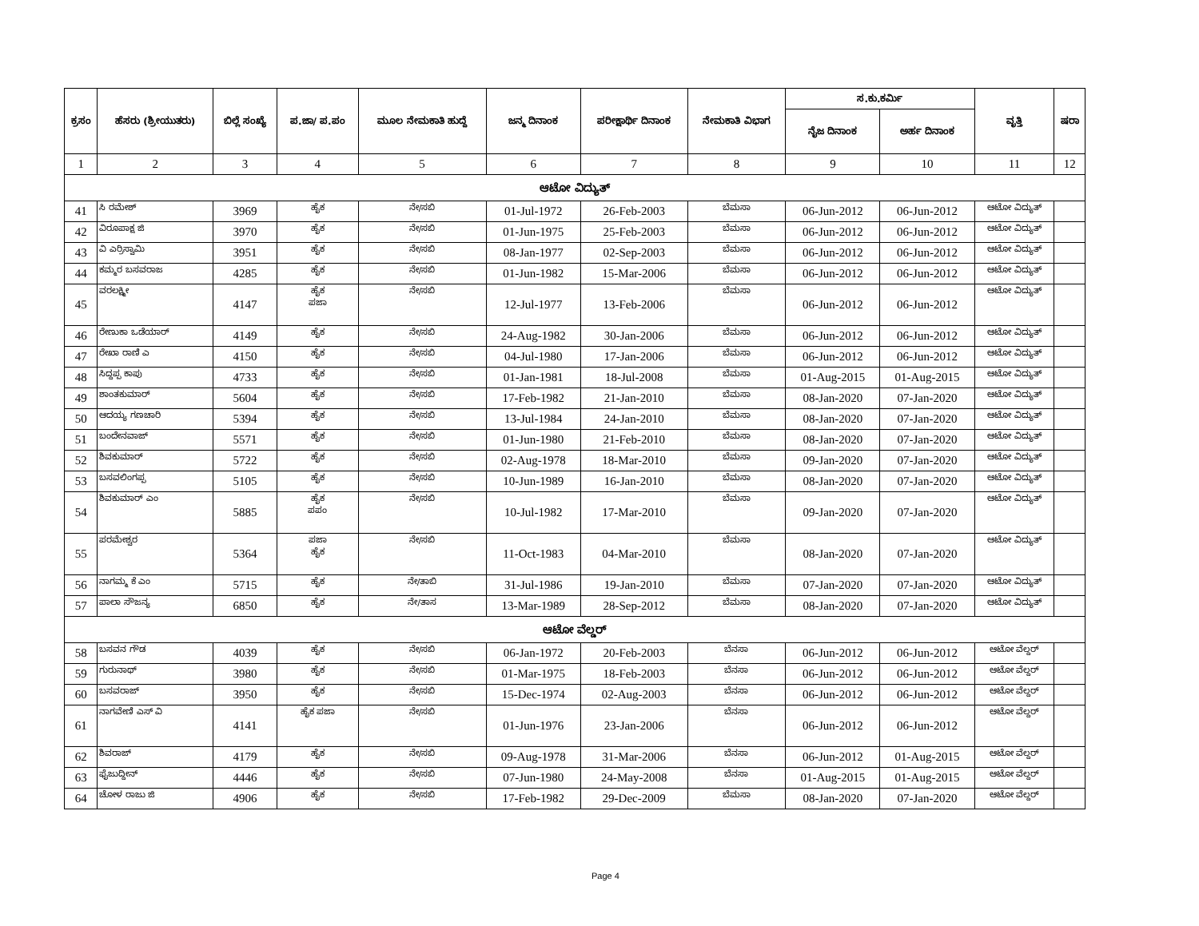| ಕ್ರಸಂ | ಹೆಸರು (ಶ್ರೀಯುತರು) | ಬಿಲ್ಲೆ ಸಂಖ್ಯೆ | ಪ.ಜಾ/ ಪ.ಪಂ | ಮೂಲ ನೇಮಕಾತಿ ಹುದ್ದೆ | ಜನ್ಮ ದಿನಾಂಕ | ಪರೀಕ್ಷಾರ್ಥಿ ದಿನಾಂಕ | ನೇಮಕಾತಿ ವಿಭಾಗ | ಸ.ಕು.ಕರ್ಮಿ | | ವೃತ್ತಿ | ಷರಾ |
| --- | --- | --- | --- | --- | --- | --- | --- | --- | --- | --- | --- |
| | | | | | | | | ನೈಜ ದಿನಾಂಕ | ಅರ್ಹ ದಿನಾಂಕ | | |
| 1 | 2 | 3 | 4 | 5 | 6 | 7 | 8 | 9 | 10 | 11 | 12 |
| ಆಟೋ ವಿದ್ಯುತ್ | | | | | | | | | | | |
| 41 | ಸಿ ರಮೇಶ್ | 3969 | ಹೈಕ | ನೇ/ಸಬಿ | 01-Jul-1972 | 26-Feb-2003 | ಬೆಮಸಾ | 06-Jun-2012 | 06-Jun-2012 | ಆಟೋ ವಿದ್ಯುತ್ | |
| 42 | ವಿರೂಪಾಕ್ಷ ಜಿ | 3970 | ಹೈಕ | ನೇ/ಸಬಿ | 01-Jun-1975 | 25-Feb-2003 | ಬೆಮಸಾ | 06-Jun-2012 | 06-Jun-2012 | ಆಟೋ ವಿದ್ಯುತ್ | |
| 43 | ವಿ ಎರ್ರಿಸ್ವಾಮಿ | 3951 | ಹೈಕ | ನೇ/ಸಬಿ | 08-Jan-1977 | 02-Sep-2003 | ಬೆಮಸಾ | 06-Jun-2012 | 06-Jun-2012 | ಆಟೋ ವಿದ್ಯುತ್ | |
| 44 | ಕಮ್ಮರ ಬಸವರಾಜ | 4285 | ಹೈಕ | ನೇ/ಸಬಿ | 01-Jun-1982 | 15-Mar-2006 | ಬೆಮಸಾ | 06-Jun-2012 | 06-Jun-2012 | ಆಟೋ ವಿದ್ಯುತ್ | |
| 45 | ವರಲಕ್ಷ್ಮೀ | 4147 | ಹೈಕ ಪಜಾ | ನೇ/ಸಬಿ | 12-Jul-1977 | 13-Feb-2006 | ಬೆಮಸಾ | 06-Jun-2012 | 06-Jun-2012 | ಆಟೋ ವಿದ್ಯುತ್ | |
| 46 | ರೇಣುಕಾ ಒಡೆಯಾರ್ | 4149 | ಹೈಕ | ನೇ/ಸಬಿ | 24-Aug-1982 | 30-Jan-2006 | ಬೆಮಸಾ | 06-Jun-2012 | 06-Jun-2012 | ಆಟೋ ವಿದ್ಯುತ್ | |
| 47 | ರೇಖಾ ರಾಣಿ ಎ | 4150 | ಹೈಕ | ನೇ/ಸಬಿ | 04-Jul-1980 | 17-Jan-2006 | ಬೆಮಸಾ | 06-Jun-2012 | 06-Jun-2012 | ಆಟೋ ವಿದ್ಯುತ್ | |
| 48 | ಸಿದ್ದಪ್ಪ ಕಾಪು | 4733 | ಹೈಕ | ನೇ/ಸಬಿ | 01-Jan-1981 | 18-Jul-2008 | ಬೆಮಸಾ | 01-Aug-2015 | 01-Aug-2015 | ಆಟೋ ವಿದ್ಯುತ್ | |
| 49 | ಶಾಂತಕುಮಾರ್ | 5604 | ಹೈಕ | ನೇ/ಸಬಿ | 17-Feb-1982 | 21-Jan-2010 | ಬೆಮಸಾ | 08-Jan-2020 | 07-Jan-2020 | ಆಟೋ ವಿದ್ಯುತ್ | |
| 50 | ಆದಯ್ಯ ಗಣಚಾರಿ | 5394 | ಹೈಕ | ನೇ/ಸಬಿ | 13-Jul-1984 | 24-Jan-2010 | ಬೆಮಸಾ | 08-Jan-2020 | 07-Jan-2020 | ಆಟೋ ವಿದ್ಯುತ್ | |
| 51 | ಬಂದೇನವಾಜ್ | 5571 | ಹೈಕ | ನೇ/ಸಬಿ | 01-Jun-1980 | 21-Feb-2010 | ಬೆಮಸಾ | 08-Jan-2020 | 07-Jan-2020 | ಆಟೋ ವಿದ್ಯುತ್ | |
| 52 | ಶಿವಕುಮಾರ್ | 5722 | ಹೈಕ | ನೇ/ಸಬಿ | 02-Aug-1978 | 18-Mar-2010 | ಬೆಮಸಾ | 09-Jan-2020 | 07-Jan-2020 | ಆಟೋ ವಿದ್ಯುತ್ | |
| 53 | ಬಸವಲಿಂಗಪ್ಪ | 5105 | ಹೈಕ | ನೇ/ಸಬಿ | 10-Jun-1989 | 16-Jan-2010 | ಬೆಮಸಾ | 08-Jan-2020 | 07-Jan-2020 | ಆಟೋ ವಿದ್ಯುತ್ | |
| 54 | ಶಿವಕುಮಾರ್ ಎಂ | 5885 | ಹೈಕ ಪಪಂ | ನೇ/ಸಬಿ | 10-Jul-1982 | 17-Mar-2010 | ಬೆಮಸಾ | 09-Jan-2020 | 07-Jan-2020 | ಆಟೋ ವಿದ್ಯುತ್ | |
| 55 | ಪರಮೇಶ್ವರ | 5364 | ಪಜಾ ಹೈಕ | ನೇ/ಸಬಿ | 11-Oct-1983 | 04-Mar-2010 | ಬೆಮಸಾ | 08-Jan-2020 | 07-Jan-2020 | ಆಟೋ ವಿದ್ಯುತ್ | |
| 56 | ನಾಗಮ್ಮ ಕೆ ಎಂ | 5715 | ಹೈಕ | ನೇ/ತಾಬಿ | 31-Jul-1986 | 19-Jan-2010 | ಬೆಮಸಾ | 07-Jan-2020 | 07-Jan-2020 | ಆಟೋ ವಿದ್ಯುತ್ | |
| 57 | ಪಾಲಾ ಸೌಜನ್ಯ | 6850 | ಹೈಕ | ನೇ/ತಾಸ | 13-Mar-1989 | 28-Sep-2012 | ಬೆಮಸಾ | 08-Jan-2020 | 07-Jan-2020 | ಆಟೋ ವಿದ್ಯುತ್ | |
| ಆಟೋ ವೆಲ್ಡರ್ | | | | | | | | | | | |
| 58 | ಬಸವನ ಗೌಡ | 4039 | ಹೈಕ | ನೇ/ಸಬಿ | 06-Jan-1972 | 20-Feb-2003 | ಬೆನಸಾ | 06-Jun-2012 | 06-Jun-2012 | ಆಟೋ ವೆಲ್ದರ್ | |
| 59 | ಗುರುನಾಥ್ | 3980 | ಹೈಕ | ನೇ/ಸಬಿ | 01-Mar-1975 | 18-Feb-2003 | ಬೆನಸಾ | 06-Jun-2012 | 06-Jun-2012 | ಆಟೋ ವೆಲ್ದರ್ | |
| 60 | ಬಸವರಾಜ್ | 3950 | ಹೈಕ | ನೇ/ಸಬಿ | 15-Dec-1974 | 02-Aug-2003 | ಬೆನಸಾ | 06-Jun-2012 | 06-Jun-2012 | ಆಟೋ ವೆಲ್ದರ್ | |
| 61 | ನಾಗವೇಣಿ ಎಸ್ ವಿ | 4141 | ಹೈಕ ಪಜಾ | ನೇ/ಸಬಿ | 01-Jun-1976 | 23-Jan-2006 | ಬೆನಸಾ | 06-Jun-2012 | 06-Jun-2012 | ಆಟೋ ವೆಲ್ದರ್ | |
| 62 | ಶಿವರಾಜ್ | 4179 | ಹೈಕ | ನೇ/ಸಬಿ | 09-Aug-1978 | 31-Mar-2006 | ಬೆನಸಾ | 06-Jun-2012 | 01-Aug-2015 | ಆಟೋ ವೆಲ್ದರ್ | |
| 63 | ಫೈಜುದ್ದೀನ್ | 4446 | ಹೈಕ | ನೇ/ಸಬಿ | 07-Jun-1980 | 24-May-2008 | ಬೆನಸಾ | 01-Aug-2015 | 01-Aug-2015 | ಆಟೋ ವೆಲ್ದರ್ | |
| 64 | ಚೋಳ ರಾಜು ಜಿ | 4906 | ಹೈಕ | ನೇ/ಸಬಿ | 17-Feb-1982 | 29-Dec-2009 | ಬೆಮಸಾ | 08-Jan-2020 | 07-Jan-2020 | ಆಟೋ ವೆಲ್ದರ್ | |
Page 4